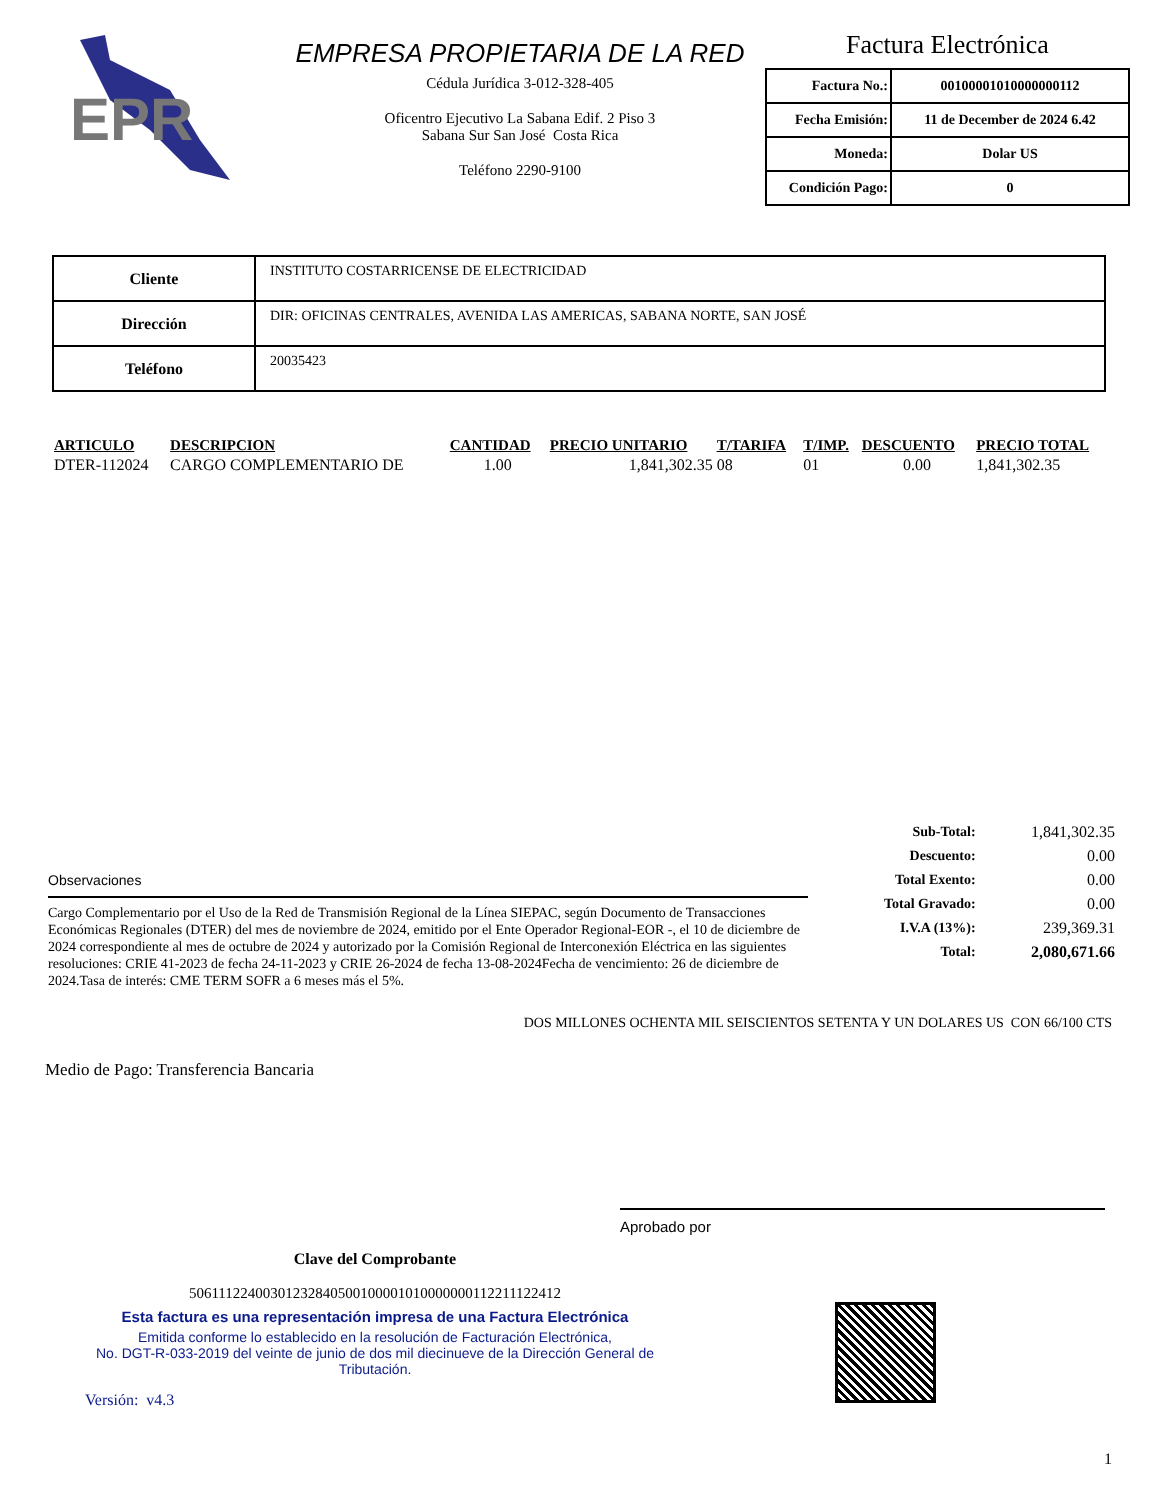EPR
EMPRESA PROPIETARIA DE LA RED
Cédula Jurídica 3-012-328-405
Oficentro Ejecutivo La Sabana Edif. 2 Piso 3
Sabana Sur San José Costa Rica
Teléfono 2290-9100
Factura Electrónica
| Factura No.: | 00100001010000000112 |
| Fecha Emisión: | 11 de December de 2024 6.42 |
| Moneda: | Dolar US |
| Condición Pago: | 0 |
| Cliente | INSTITUTO COSTARRICENSE DE ELECTRICIDAD |
| Dirección | DIR: OFICINAS CENTRALES, AVENIDA LAS AMERICAS, SABANA NORTE, SAN JOSÉ |
| Teléfono | 20035423 |
| ARTICULO | DESCRIPCION | CANTIDAD | PRECIO UNITARIO | T/TARIFA | T/IMP. | DESCUENTO | PRECIO TOTAL |
| --- | --- | --- | --- | --- | --- | --- | --- |
| DTER-112024 | CARGO COMPLEMENTARIO DE | 1.00 | 1,841,302.35 | 08 | 01 | 0.00 | 1,841,302.35 |
| Sub-Total: | 1,841,302.35 |
| Descuento: | 0.00 |
| Total Exento: | 0.00 |
| Total Gravado: | 0.00 |
| I.V.A (13%): | 239,369.31 |
| Total: | 2,080,671.66 |
Observaciones
Cargo Complementario por el Uso de la Red de Transmisión Regional de la Línea SIEPAC, según Documento de Transacciones Económicas Regionales (DTER) del mes de noviembre de 2024, emitido por el Ente Operador Regional-EOR -, el 10 de diciembre de 2024 correspondiente al mes de octubre de 2024 y autorizado por la Comisión Regional de Interconexión Eléctrica en las siguientes resoluciones: CRIE 41-2023 de fecha 24-11-2023 y CRIE 26-2024 de fecha 13-08-2024Fecha de vencimiento: 26 de diciembre de 2024.Tasa de interés: CME TERM SOFR a 6 meses más el 5%.
DOS MILLONES OCHENTA MIL SEISCIENTOS SETENTA Y UN DOLARES US CON 66/100 CTS
Medio de Pago: Transferencia Bancaria
Aprobado por
Clave del Comprobante
50611122400301232840500100001010000000112211122412
Esta factura es una representación impresa de una Factura Electrónica
Emitida conforme lo establecido en la resolución de Facturación Electrónica,
No. DGT-R-033-2019 del veinte de junio de dos mil diecinueve de la Dirección General de Tributación.
Versión: v4.3
1